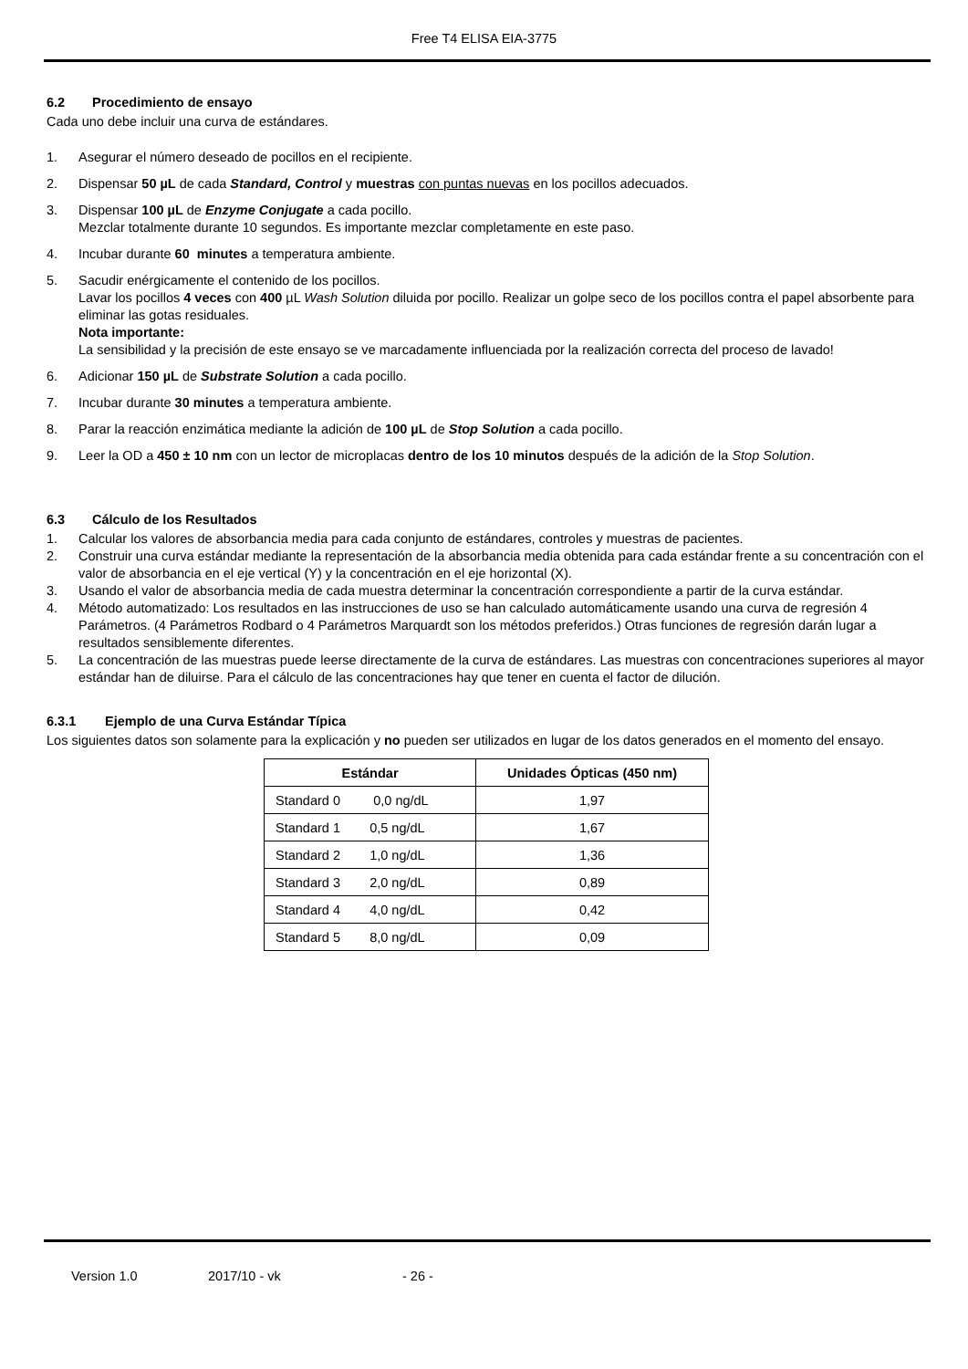Free T4 ELISA EIA-3775
6.2 Procedimiento de ensayo
Cada uno debe incluir una curva de estándares.
1. Asegurar el número deseado de pocillos en el recipiente.
2. Dispensar 50 µL de cada Standard, Control y muestras con puntas nuevas en los pocillos adecuados.
3. Dispensar 100 µL de Enzyme Conjugate a cada pocillo.
Mezclar totalmente durante 10 segundos. Es importante mezclar completamente en este paso.
4. Incubar durante 60 minutes a temperatura ambiente.
5. Sacudir enérgicamente el contenido de los pocillos.
Lavar los pocillos 4 veces con 400 µL Wash Solution diluida por pocillo. Realizar un golpe seco de los pocillos contra el papel absorbente para eliminar las gotas residuales.
Nota importante:
La sensibilidad y la precisión de este ensayo se ve marcadamente influenciada por la realización correcta del proceso de lavado!
6. Adicionar 150 µL de Substrate Solution a cada pocillo.
7. Incubar durante 30 minutes a temperatura ambiente.
8. Parar la reacción enzimática mediante la adición de 100 µL de Stop Solution a cada pocillo.
9. Leer la OD a 450 ± 10 nm con un lector de microplacas dentro de los 10 minutos después de la adición de la Stop Solution.
6.3 Cálculo de los Resultados
1. Calcular los valores de absorbancia media para cada conjunto de estándares, controles y muestras de pacientes.
2. Construir una curva estándar mediante la representación de la absorbancia media obtenida para cada estándar frente a su concentración con el valor de absorbancia en el eje vertical (Y) y la concentración en el eje horizontal (X).
3. Usando el valor de absorbancia media de cada muestra determinar la concentración correspondiente a partir de la curva estándar.
4. Método automatizado: Los resultados en las instrucciones de uso se han calculado automáticamente usando una curva de regresión 4 Parámetros. (4 Parámetros Rodbard o 4 Parámetros Marquardt son los métodos preferidos.) Otras funciones de regresión darán lugar a resultados sensiblemente diferentes.
5. La concentración de las muestras puede leerse directamente de la curva de estándares. Las muestras con concentraciones superiores al mayor estándar han de diluirse. Para el cálculo de las concentraciones hay que tener en cuenta el factor de dilución.
6.3.1 Ejemplo de una Curva Estándar Típica
Los siguientes datos son solamente para la explicación y no pueden ser utilizados en lugar de los datos generados en el momento del ensayo.
| Estándar | Unidades Ópticas (450 nm) |
| --- | --- |
| Standard 0 0,0 ng/dL | 1,97 |
| Standard 1 0,5 ng/dL | 1,67 |
| Standard 2 1,0 ng/dL | 1,36 |
| Standard 3 2,0 ng/dL | 0,89 |
| Standard 4 4,0 ng/dL | 0,42 |
| Standard 5 8,0 ng/dL | 0,09 |
Version 1.0 2017/10 - vk - 26 -